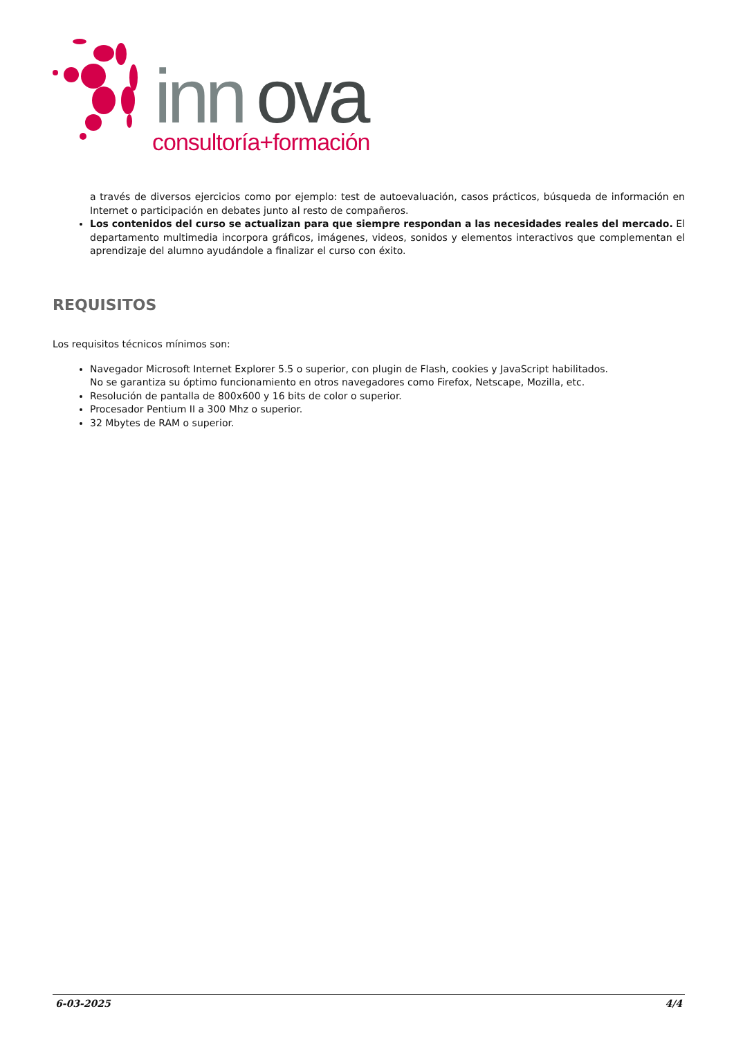inn
ova
consultoría+formación
a través de diversos ejercicios como por ejemplo: test de autoevaluación, casos prácticos, búsqueda de información en Internet o participación en debates junto al resto de compañeros.
Los contenidos del curso se actualizan para que siempre respondan a las necesidades reales del mercado. El departamento multimedia incorpora gráficos, imágenes, videos, sonidos y elementos interactivos que complementan el aprendizaje del alumno ayudándole a finalizar el curso con éxito.
REQUISITOS
Los requisitos técnicos mínimos son:
Navegador Microsoft Internet Explorer 5.5 o superior, con plugin de Flash, cookies y JavaScript habilitados.
No se garantiza su óptimo funcionamiento en otros navegadores como Firefox, Netscape, Mozilla, etc.
Resolución de pantalla de 800x600 y 16 bits de color o superior.
Procesador Pentium II a 300 Mhz o superior.
32 Mbytes de RAM o superior.
6-03-2025 4/4